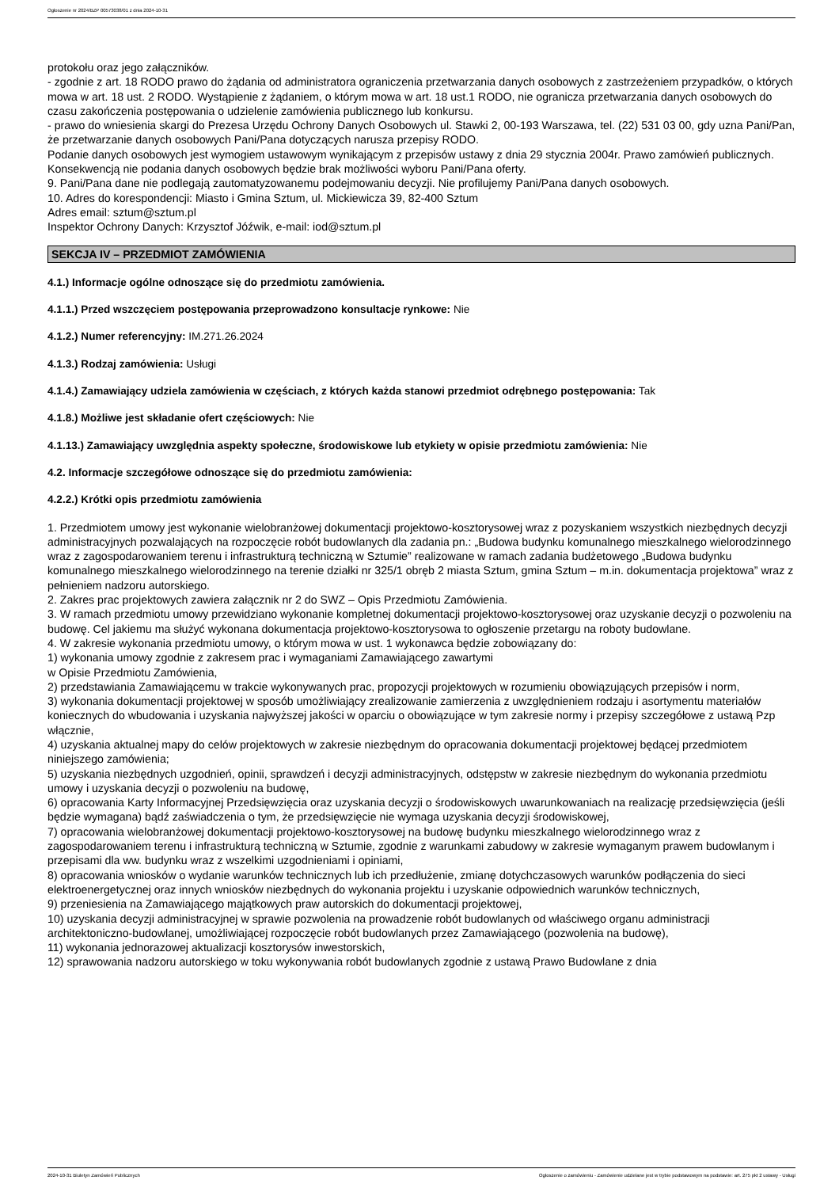Ogłoszenie nr 2024/BZP 00573038/01 z dnia 2024-10-31
protokołu oraz jego załączników.
- zgodnie z art. 18 RODO prawo do żądania od administratora ograniczenia przetwarzania danych osobowych z zastrzeżeniem przypadków, o których mowa w art. 18 ust. 2 RODO. Wystąpienie z żądaniem, o którym mowa w art. 18 ust.1 RODO, nie ogranicza przetwarzania danych osobowych do czasu zakończenia postępowania o udzielenie zamówienia publicznego lub konkursu.
- prawo do wniesienia skargi do Prezesa Urzędu Ochrony Danych Osobowych ul. Stawki 2, 00-193 Warszawa, tel. (22) 531 03 00, gdy uzna Pani/Pan, że przetwarzanie danych osobowych Pani/Pana dotyczących narusza przepisy RODO.
Podanie danych osobowych jest wymogiem ustawowym wynikającym z przepisów ustawy z dnia 29 stycznia 2004r. Prawo zamówień publicznych. Konsekwencją nie podania danych osobowych będzie brak możliwości wyboru Pani/Pana oferty.
9. Pani/Pana dane nie podlegają zautomatyzowanemu podejmowaniu decyzji. Nie profilujemy Pani/Pana danych osobowych.
10. Adres do korespondencji: Miasto i Gmina Sztum, ul. Mickiewicza 39, 82-400 Sztum
Adres email: sztum@sztum.pl
Inspektor Ochrony Danych: Krzysztof Jóźwik, e-mail: iod@sztum.pl
SEKCJA IV – PRZEDMIOT ZAMÓWIENIA
4.1.) Informacje ogólne odnoszące się do przedmiotu zamówienia.
4.1.1.) Przed wszczęciem postępowania przeprowadzono konsultacje rynkowe: Nie
4.1.2.) Numer referencyjny: IM.271.26.2024
4.1.3.) Rodzaj zamówienia: Usługi
4.1.4.) Zamawiający udziela zamówienia w częściach, z których każda stanowi przedmiot odrębnego postępowania: Tak
4.1.8.) Możliwe jest składanie ofert częściowych: Nie
4.1.13.) Zamawiający uwzględnia aspekty społeczne, środowiskowe lub etykiety w opisie przedmiotu zamówienia: Nie
4.2. Informacje szczegółowe odnoszące się do przedmiotu zamówienia:
4.2.2.) Krótki opis przedmiotu zamówienia
1. Przedmiotem umowy jest wykonanie wielobranżowej dokumentacji projektowo-kosztorysowej wraz z pozyskaniem wszystkich niezbędnych decyzji administracyjnych pozwalających na rozpoczęcie robót budowlanych dla zadania pn.: „Budowa budynku komunalnego mieszkalnego wielorodzinnego wraz z zagospodarowaniem terenu i infrastrukturą techniczną w Sztumie” realizowane w ramach zadania budżetowego „Budowa budynku komunalnego mieszkalnego wielorodzinnego na terenie działki nr 325/1 obręb 2 miasta Sztum, gmina Sztum – m.in. dokumentacja projektowa” wraz z pełnieniem nadzoru autorskiego.
2. Zakres prac projektowych zawiera załącznik nr 2 do SWZ – Opis Przedmiotu Zamówienia.
3. W ramach przedmiotu umowy przewidziano wykonanie kompletnej dokumentacji projektowo-kosztorysowej oraz uzyskanie decyzji o pozwoleniu na budowę. Cel jakiemu ma służyć wykonana dokumentacja projektowo-kosztorysowa to ogłoszenie przetargu na roboty budowlane.
4. W zakresie wykonania przedmiotu umowy, o którym mowa w ust. 1 wykonawca będzie zobowiązany do:
1) wykonania umowy zgodnie z zakresem prac i wymaganiami Zamawiającego zawartymi
w Opisie Przedmiotu Zamówienia,
2) przedstawiania Zamawiającemu w trakcie wykonywanych prac, propozycji projektowych w rozumieniu obowiązujących przepisów i norm,
3) wykonania dokumentacji projektowej w sposób umożliwiający zrealizowanie zamierzenia z uwzględnieniem rodzaju i asortymentu materiałów koniecznych do wbudowania i uzyskania najwyższej jakości w oparciu o obowiązujące w tym zakresie normy i przepisy szczegółowe z ustawą Pzp włącznie,
4) uzyskania aktualnej mapy do celów projektowych w zakresie niezbędnym do opracowania dokumentacji projektowej będącej przedmiotem niniejszego zamówienia;
5) uzyskania niezbędnych uzgodnień, opinii, sprawdzeń i decyzji administracyjnych, odstępstw w zakresie niezbędnym do wykonania przedmiotu umowy i uzyskania decyzji o pozwoleniu na budowę,
6) opracowania Karty Informacyjnej Przedsięwzięcia oraz uzyskania decyzji o środowiskowych uwarunkowaniach na realizację przedsięwzięcia (jeśli będzie wymagana) bądź zaświadczenia o tym, że przedsięwzięcie nie wymaga uzyskania decyzji środowiskowej,
7) opracowania wielobranżowej dokumentacji projektowo-kosztorysowej na budowę budynku mieszkalnego wielorodzinnego wraz z zagospodarowaniem terenu i infrastrukturą techniczną w Sztumie, zgodnie z warunkami zabudowy w zakresie wymaganym prawem budowlanym i przepisami dla ww. budynku wraz z wszelkimi uzgodnieniami i opiniami,
8) opracowania wniosków o wydanie warunków technicznych lub ich przedłużenie, zmianę dotychczasowych warunków podłączenia do sieci elektroenergetycznej oraz innych wniosków niezbędnych do wykonania projektu i uzyskanie odpowiednich warunków technicznych,
9) przeniesienia na Zamawiającego majątkowych praw autorskich do dokumentacji projektowej,
10) uzyskania decyzji administracyjnej w sprawie pozwolenia na prowadzenie robót budowlanych od właściwego organu administracji architektoniczno-budowlanej, umożliwiającej rozpoczęcie robót budowlanych przez Zamawiającego (pozwolenia na budowę),
11) wykonania jednorazowej aktualizacji kosztorysów inwestorskich,
12) sprawowania nadzoru autorskiego w toku wykonywania robót budowlanych zgodnie z ustawą Prawo Budowlane z dnia
2024-10-31 Biuletyn Zamówień Publicznych Ogłoszenie o zamówieniu - Zamówienie udzielane jest w trybie podstawowym na podstawie: art. 275 pkt 2 ustawy - Usługi